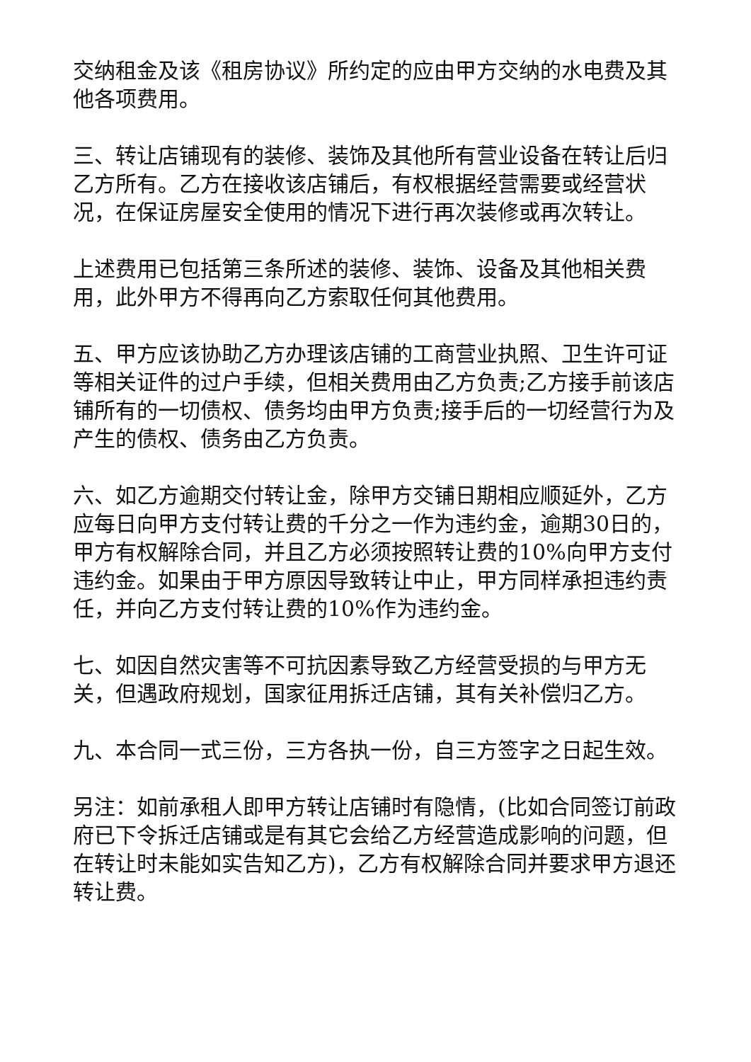交纳租金及该《租房协议》所约定的应由甲方交纳的水电费及其他各项费用。
三、转让店铺现有的装修、装饰及其他所有营业设备在转让后归乙方所有。乙方在接收该店铺后，有权根据经营需要或经营状况，在保证房屋安全使用的情况下进行再次装修或再次转让。
上述费用已包括第三条所述的装修、装饰、设备及其他相关费用，此外甲方不得再向乙方索取任何其他费用。
五、甲方应该协助乙方办理该店铺的工商营业执照、卫生许可证等相关证件的过户手续，但相关费用由乙方负责;乙方接手前该店铺所有的一切债权、债务均由甲方负责;接手后的一切经营行为及产生的债权、债务由乙方负责。
六、如乙方逾期交付转让金，除甲方交铺日期相应顺延外，乙方应每日向甲方支付转让费的千分之一作为违约金，逾期30日的，甲方有权解除合同，并且乙方必须按照转让费的10%向甲方支付违约金。如果由于甲方原因导致转让中止，甲方同样承担违约责任，并向乙方支付转让费的10%作为违约金。
七、如因自然灾害等不可抗因素导致乙方经营受损的与甲方无关，但遇政府规划，国家征用拆迁店铺，其有关补偿归乙方。
九、本合同一式三份，三方各执一份，自三方签字之日起生效。
另注：如前承租人即甲方转让店铺时有隐情，(比如合同签订前政府已下令拆迁店铺或是有其它会给乙方经营造成影响的问题，但在转让时未能如实告知乙方)，乙方有权解除合同并要求甲方退还转让费。